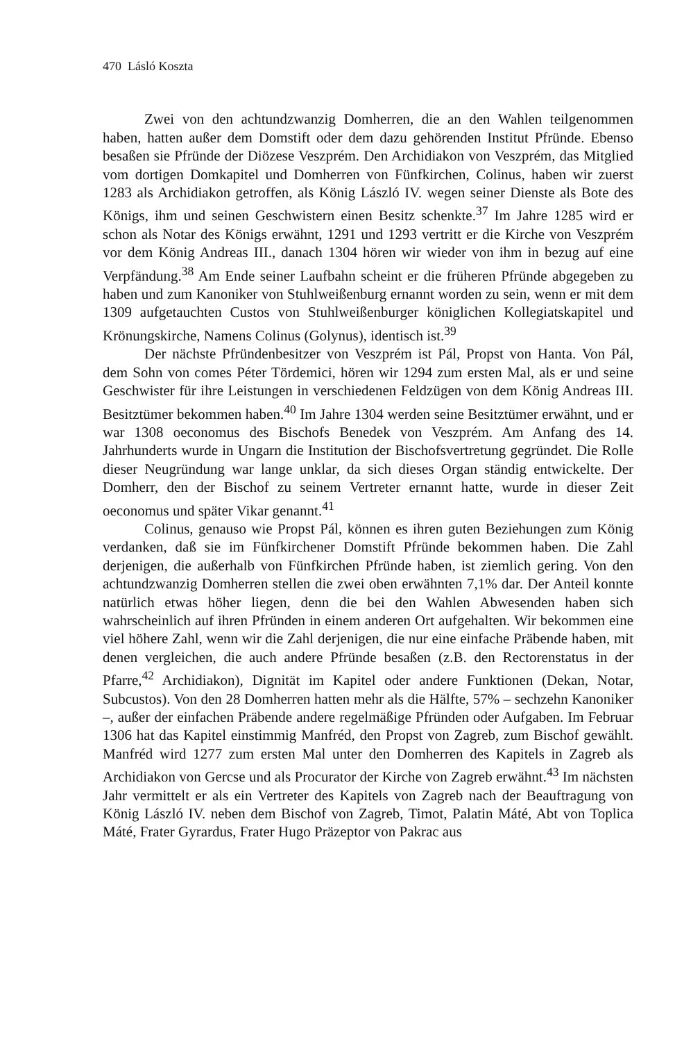470 Lásló Koszta
Zwei von den achtundzwanzig Domherren, die an den Wahlen teilgenommen haben, hatten außer dem Domstift oder dem dazu gehörenden Institut Pfründe. Ebenso besaßen sie Pfründe der Diözese Veszprém. Den Archidiakon von Veszprém, das Mitglied vom dortigen Domkapitel und Domherren von Fünfkirchen, Colinus, haben wir zuerst 1283 als Archidiakon getroffen, als König László IV. wegen seiner Dienste als Bote des Königs, ihm und seinen Geschwistern einen Besitz schenkte.<sup>37</sup> Im Jahre 1285 wird er schon als Notar des Königs erwähnt, 1291 und 1293 vertritt er die Kirche von Veszprém vor dem König Andreas III., danach 1304 hören wir wieder von ihm in bezug auf eine Verpfändung.<sup>38</sup> Am Ende seiner Laufbahn scheint er die früheren Pfründe abgegeben zu haben und zum Kanoniker von Stuhlweißenburg ernannt worden zu sein, wenn er mit dem 1309 aufgetauchten Custos von Stuhlweißenburger königlichen Kollegiatskapitel und Krönungskirche, Namens Colinus (Golynus), identisch ist.<sup>39</sup>
Der nächste Pfründenbesitzer von Veszprém ist Pál, Propst von Hanta. Von Pál, dem Sohn von comes Péter Tördemici, hören wir 1294 zum ersten Mal, als er und seine Geschwister für ihre Leistungen in verschiedenen Feldzügen von dem König Andreas III. Besitztümer bekommen haben.<sup>40</sup> Im Jahre 1304 werden seine Besitztümer erwähnt, und er war 1308 oeconomus des Bischofs Benedek von Veszprém. Am Anfang des 14. Jahrhunderts wurde in Ungarn die Institution der Bischofsvertretung gegründet. Die Rolle dieser Neugründung war lange unklar, da sich dieses Organ ständig entwickelte. Der Domherr, den der Bischof zu seinem Vertreter ernannt hatte, wurde in dieser Zeit oeconomus und später Vikar genannt.<sup>41</sup>
Colinus, genauso wie Propst Pál, können es ihren guten Beziehungen zum König verdanken, daß sie im Fünfkirchener Domstift Pfründe bekommen haben. Die Zahl derjenigen, die außerhalb von Fünfkirchen Pfründe haben, ist ziemlich gering. Von den achtundzwanzig Domherren stellen die zwei oben erwähnten 7,1% dar. Der Anteil konnte natürlich etwas höher liegen, denn die bei den Wahlen Abwesenden haben sich wahrscheinlich auf ihren Pfründen in einem anderen Ort aufgehalten. Wir bekommen eine viel höhere Zahl, wenn wir die Zahl derjenigen, die nur eine einfache Präbende haben, mit denen vergleichen, die auch andere Pfründe besaßen (z.B. den Rectorenstatus in der Pfarre,<sup>42</sup> Archidiakon), Dignität im Kapitel oder andere Funktionen (Dekan, Notar, Subcustos). Von den 28 Domherren hatten mehr als die Hälfte, 57% – sechzehn Kanoniker –, außer der einfachen Präbende andere regelmäßige Pfründen oder Aufgaben. Im Februar 1306 hat das Kapitel einstimmig Manfréd, den Propst von Zagreb, zum Bischof gewählt. Manfréd wird 1277 zum ersten Mal unter den Domherren des Kapitels in Zagreb als Archidiakon von Gercse und als Procurator der Kirche von Zagreb erwähnt.<sup>43</sup> Im nächsten Jahr vermittelt er als ein Vertreter des Kapitels von Zagreb nach der Beauftragung von König László IV. neben dem Bischof von Zagreb, Timot, Palatin Máté, Abt von Toplica Máté, Frater Gyrardus, Frater Hugo Präzeptor von Pakrac aus